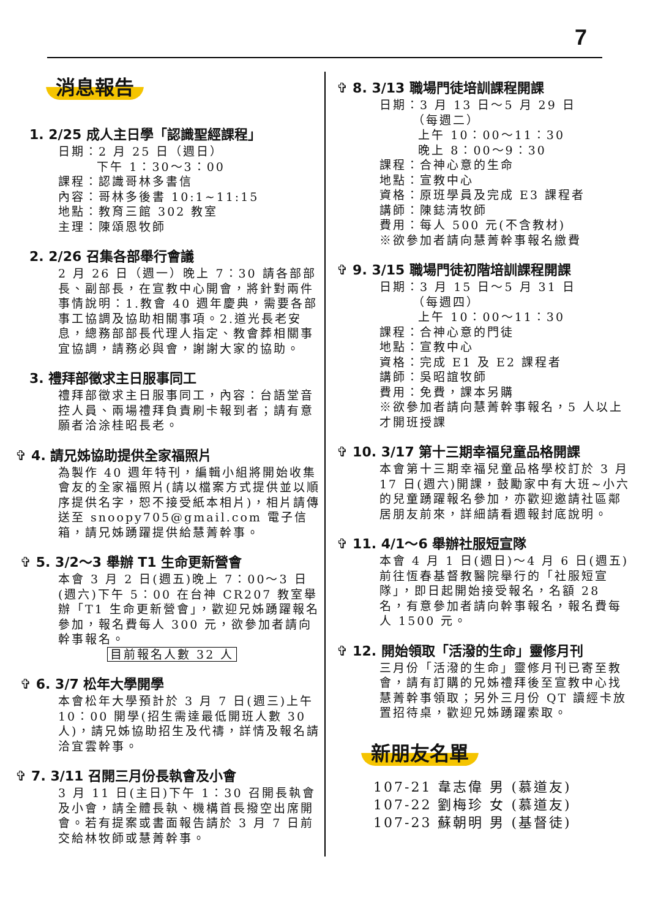7
消息報告
1. 2/25 成人主日學「認識聖經課程」
日期：2 月 25 日（週日）
下午 1：30～3：00
課程：認識哥林多書信
內容：哥林多後書 10:1~11:15
地點：教育三館 302 教室
主理：陳頌恩牧師
2. 2/26 召集各部舉行會議
2 月 26 日（週一）晚上 7：30 請各部部長、副部長，在宣教中心開會，將針對兩件事情說明：1.教會 40 週年慶典，需要各部事工協調及協助相關事項。2.道光長老安息，總務部部長代理人指定、教會葬相關事宜協調，請務必與會，謝謝大家的協助。
3. 禮拜部徵求主日服事同工
禮拜部徵求主日服事同工，內容：台語堂音控人員、兩場禮拜負責刷卡報到者；請有意願者洽涂桂昭長老。
✞ 4. 請兄姊協助提供全家福照片
為製作 40 週年特刊，編輯小組將開始收集會友的全家福照片(請以檔案方式提供並以順序提供名字，恕不接受紙本相片)，相片請傳送至 snoopy705@gmail.com 電子信箱，請兄姊踴躍提供給慧菁幹事。
✞ 5. 3/2～3 舉辦 T1 生命更新營會
本會 3 月 2 日(週五)晚上 7：00～3 日(週六)下午 5：00 在台神 CR207 教室舉辦「T1 生命更新營會」，歡迎兄姊踴躍報名參加，報名費每人 300 元，欲參加者請向幹事報名。
目前報名人數 32 人
✞ 6. 3/7 松年大學開學
本會松年大學預計於 3 月 7 日(週三)上午 10：00 開學(招生需達最低開班人數 30 人)，請兄姊協助招生及代禱，詳情及報名請洽宜雲幹事。
✞ 7. 3/11 召開三月份長執會及小會
3 月 11 日(主日)下午 1：30 召開長執會及小會，請全體長執、機構首長撥空出席開會。若有提案或書面報告請於 3 月 7 日前交給林牧師或慧菁幹事。
✞ 8. 3/13 職場門徒培訓課程開課
日期：3 月 13 日～5 月 29 日
（每週二）
上午 10：00～11：30
晚上 8：00～9：30
課程：合神心意的生命
地點：宣教中心
資格：原班學員及完成 E3 課程者
講師：陳鋕清牧師
費用：每人 500 元(不含教材)
※欲參加者請向慧菁幹事報名繳費
✞ 9. 3/15 職場門徒初階培訓課程開課
日期：3 月 15 日～5 月 31 日
（每週四）
上午 10：00～11：30
課程：合神心意的門徒
地點：宣教中心
資格：完成 E1 及 E2 課程者
講師：吳昭誼牧師
費用：免費，課本另購
※欲參加者請向慧菁幹事報名，5 人以上才開班授課
✞ 10. 3/17 第十三期幸福兒童品格開課
本會第十三期幸福兒童品格學校訂於 3 月 17 日(週六)開課，鼓勵家中有大班~小六的兒童踴躍報名參加，亦歡迎邀請社區鄰居朋友前來，詳細請看週報封底說明。
✞ 11. 4/1～6 舉辦社服短宣隊
本會 4 月 1 日(週日)～4 月 6 日(週五)前往恆春基督教醫院舉行的「社服短宣隊」，即日起開始接受報名，名額 28 名，有意參加者請向幹事報名，報名費每人 1500 元。
✞ 12. 開始領取「活潑的生命」靈修月刊
三月份「活潑的生命」靈修月刊已寄至教會，請有訂購的兄姊禮拜後至宣教中心找慧菁幹事領取；另外三月份 QT 讀經卡放置招待桌，歡迎兄姊踴躍索取。
新朋友名單
107-21 韋志偉 男 (慕道友)
107-22 劉梅珍 女 (慕道友)
107-23 蘇朝明 男 (基督徒)